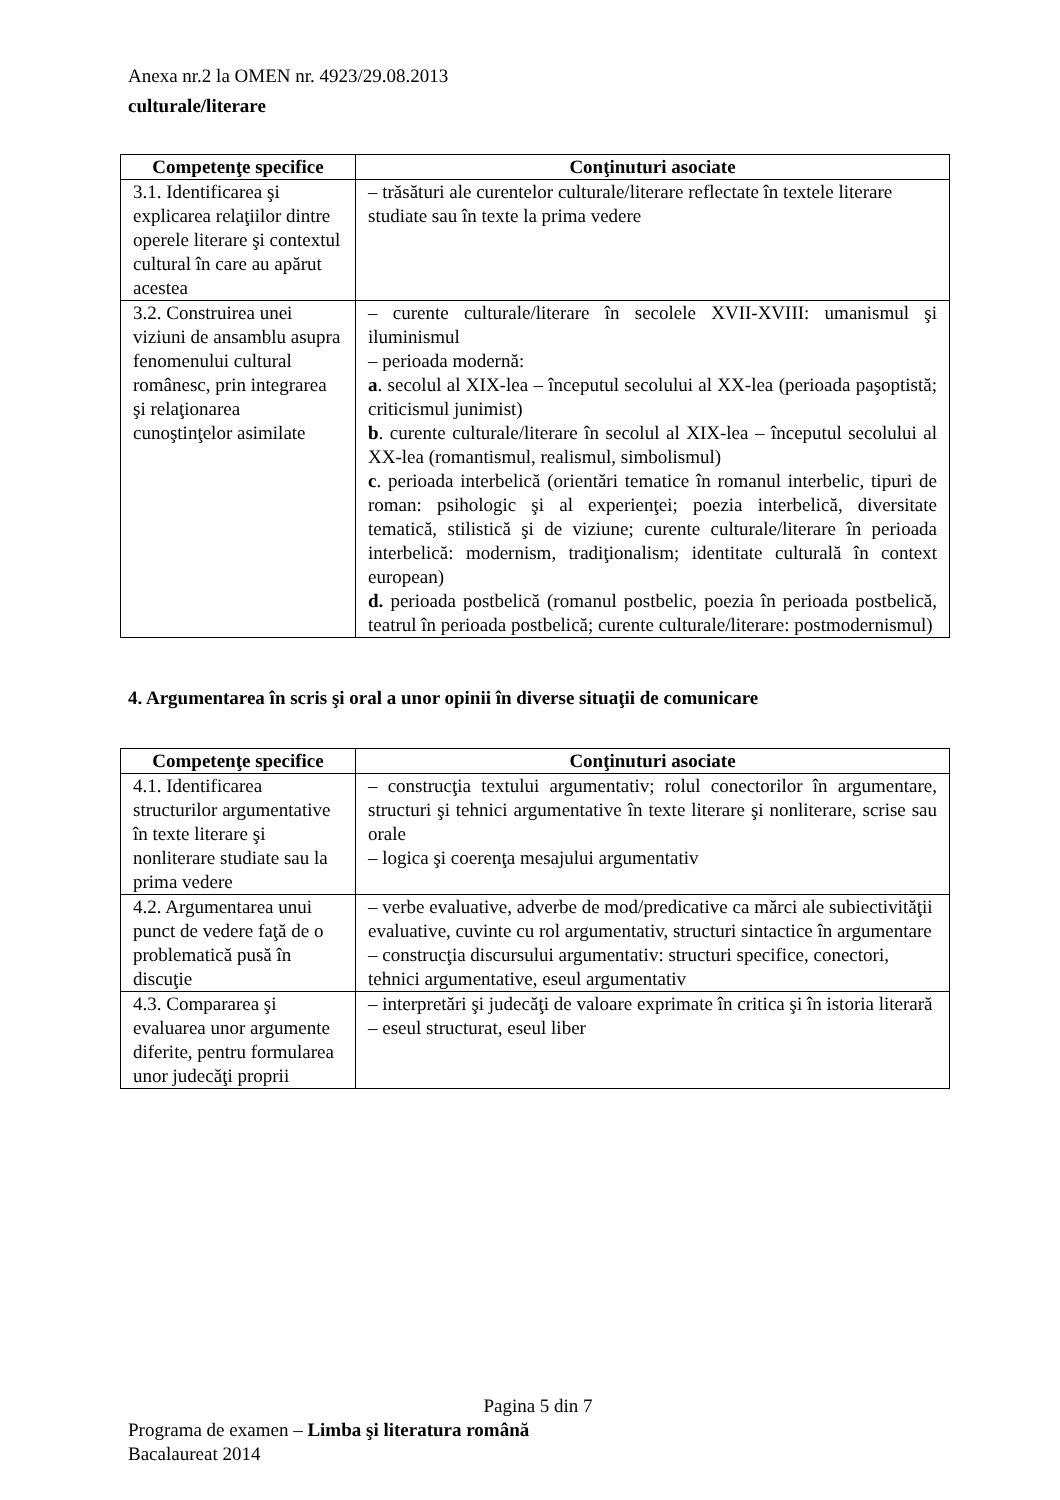Anexa nr.2 la OMEN nr. 4923/29.08.2013
culturale/literare
| Competenţe specifice | Conţinuturi asociate |
| --- | --- |
| 3.1. Identificarea şi explicarea relaţiilor dintre operele literare şi contextul cultural în care au apărut acestea | – trăsături ale curentelor culturale/literare reflectate în textele literare studiate sau în texte la prima vedere |
| 3.2. Construirea unei viziuni de ansamblu asupra fenomenului cultural românesc, prin integrarea şi relaţionarea cunoştinţelor asimilate | – curente culturale/literare în secolele XVII-XVIII: umanismul şi iluminismul – perioada modernă: a . secolul al XIX-lea – începutul secolului al XX-lea (perioada paşoptistă; criticismul junimist) b . curente culturale/literare în secolul al XIX-lea – începutul secolului al XX-lea (romantismul, realismul, simbolismul) c . perioada interbelică (orientări tematice în romanul interbelic, tipuri de roman: psihologic şi al experienţei; poezia interbelică, diversitate tematică, stilistică şi de viziune; curente culturale/literare în perioada interbelică: modernism, tradiţionalism; identitate culturală în context european) d. perioada postbelică (romanul postbelic, poezia în perioada postbelică, teatrul în perioada postbelică; curente culturale/literare: postmodernismul) |
4. Argumentarea în scris şi oral a unor opinii în diverse situaţii de comunicare
| Competenţe specifice | Conţinuturi asociate |
| --- | --- |
| 4.1. Identificarea structurilor argumentative în texte literare şi nonliterare studiate sau la prima vedere | – construcţia textului argumentativ; rolul conectorilor în argumentare, structuri şi tehnici argumentative în texte literare şi nonliterare, scrise sau orale – logica şi coerenţa mesajului argumentativ |
| 4.2. Argumentarea unui punct de vedere faţă de o problematică pusă în discuţie | – verbe evaluative, adverbe de mod/predicative ca mărci ale subiectivităţii evaluative, cuvinte cu rol argumentativ, structuri sintactice în argumentare – construcţia discursului argumentativ: structuri specifice, conectori, tehnici argumentative, eseul argumentativ |
| 4.3. Compararea şi evaluarea unor argumente diferite, pentru formularea unor judecăţi proprii | – interpretări şi judecăţi de valoare exprimate în critica şi în istoria literară – eseul structurat, eseul liber |
Pagina 5 din 7
Programa de examen – Limba şi literatura română
Bacalaureat 2014